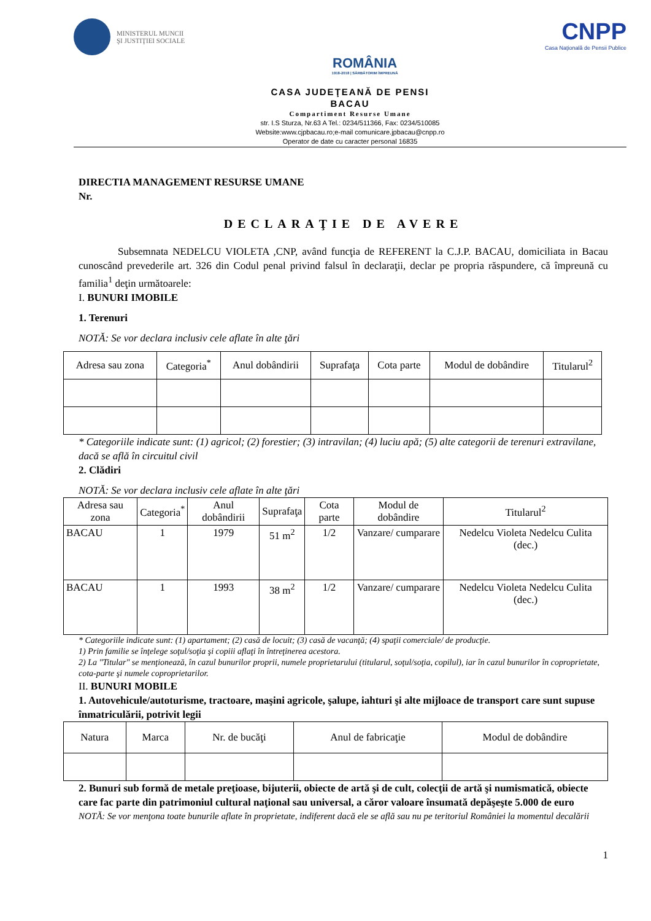MINISTERUL MUNCII
ŞI JUSTIŢIEI SOCIALE
ROMÂNIA
1918-2018 | SĂRBĂTORIM ÎMPREUNĂ
CNPP
Casa Naţională de Pensii Publice
CASA JUDEŢEANĂ DE PENSI
BACAU
Compartiment Resurse Umane
str. I.S Sturza, Nr.63 A Tel.: 0234/511366, Fax: 0234/510085
Website:www.cjpbacau.ro;e-mail comunicare.jpbacau@cnpp.ro
Operator de date cu caracter personal 16835
DIRECTIA MANAGEMENT RESURSE UMANE
Nr.
DECLARAŢIE DE AVERE
Subsemnata NEDELCU VIOLETA ,CNP, având funcţia de REFERENT la C.J.P. BACAU, domiciliata in Bacau cunoscând prevederile art. 326 din Codul penal privind falsul în declaraţii, declar pe propria răspundere, că împreună cu familia<sup>1</sup> deţin următoarele:
I. BUNURI IMOBILE
1. Terenuri
NOTĂ: Se vor declara inclusiv cele aflate în alte ţări
| Adresa sau zona | Categoria<sup>*</sup> | Anul dobândirii | Suprafaţa | Cota parte | Modul de dobândire | Titularul<sup>2</sup> |
| --- | --- | --- | --- | --- | --- | --- |
* Categoriile indicate sunt: (1) agricol; (2) forestier; (3) intravilan; (4) luciu apă; (5) alte categorii de terenuri extravilane, dacă se află în circuitul civil
2. Clădiri
NOTĂ: Se vor declara inclusiv cele aflate în alte ţări
| Adresa sau zona | Categoria<sup>*</sup> | Anul dobândirii | Suprafaţa | Cota parte | Modul de dobândire | Titularul<sup>2</sup> |
| --- | --- | --- | --- | --- | --- | --- |
| BACAU | 1 | 1979 | 51 m<sup>2</sup> | 1/2 | Vanzare/ cumparare | Nedelcu Violeta Nedelcu Culita (dec.) |
| BACAU | 1 | 1993 | 38 m<sup>2</sup> | 1/2 | Vanzare/ cumparare | Nedelcu Violeta Nedelcu Culita (dec.) |
* Categoriile indicate sunt: (1) apartament; (2) casă de locuit; (3) casă de vacanţă; (4) spaţii comerciale/ de producţie.
1) Prin familie se înţelege soţul/soţia şi copiii aflaţi în întreţinerea acestora.
2) La "Titular" se menţionează, în cazul bunurilor proprii, numele proprietarului (titularul, soţul/soţia, copilul), iar în cazul bunurilor în coproprietate, cota-parte şi numele coproprietarilor.
II. BUNURI MOBILE
1. Autovehicule/autoturisme, tractoare, maşini agricole, şalupe, iahturi şi alte mijloace de transport care sunt supuse înmatriculării, potrivit legii
| Natura | Marca | Nr. de bucăţi | Anul de fabricaţie | Modul de dobândire |
| --- | --- | --- | --- | --- |
2. Bunuri sub formă de metale preţioase, bijuterii, obiecte de artă şi de cult, colecţii de artă şi numismatică, obiecte care fac parte din patrimoniul cultural naţional sau universal, a căror valoare însumată depăşeşte 5.000 de euro
NOTĂ: Se vor menţona toate bunurile aflate în proprietate, indiferent dacă ele se află sau nu pe teritoriul României la momentul decalării
1